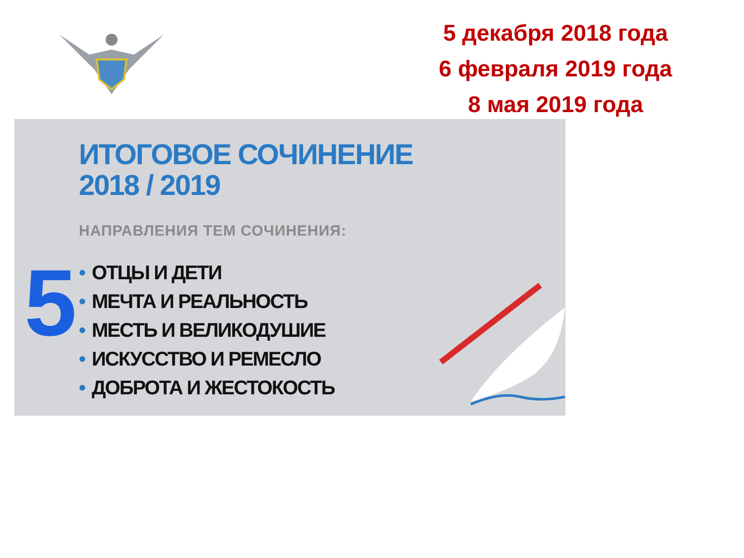5 декабря 2018 года
6 февраля 2019 года
8 мая 2019 года
ИТОГОВОЕ СОЧИНЕНИЕ
2018 / 2019
НАПРАВЛЕНИЯ ТЕМ СОЧИНЕНИЯ:
5
• ОТЦЫ И ДЕТИ
• МЕЧТА И РЕАЛЬНОСТЬ
• МЕСТЬ И ВЕЛИКОДУШИЕ
• ИСКУССТВО И РЕМЕСЛО
• ДОБРОТА И ЖЕСТОКОСТЬ